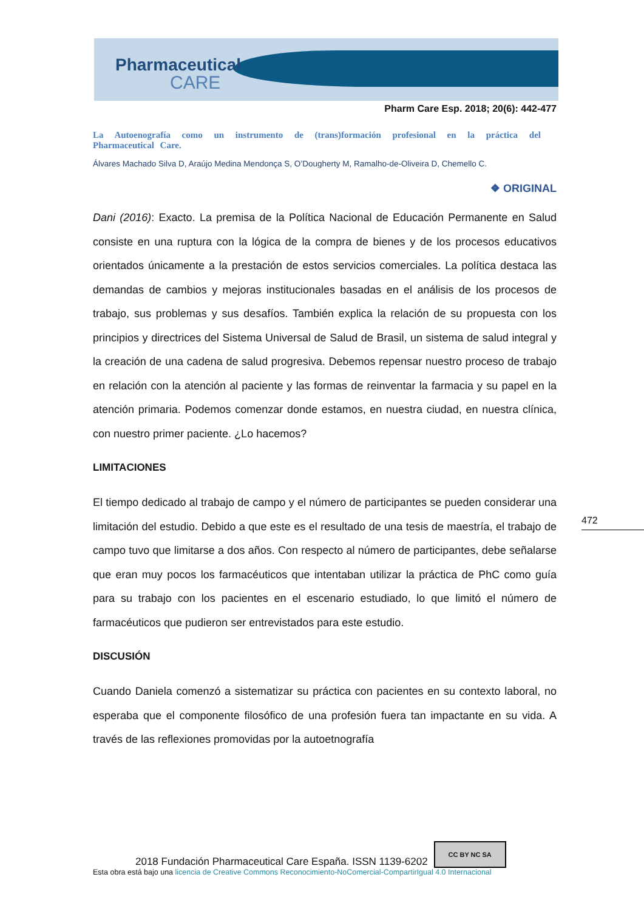Pharmaceutical
CARE
Pharm Care Esp. 2018; 20(6): 442-477
La Autoenografía como un instrumento de (trans)formación profesional en la práctica del Pharmaceutical Care.
Álvares Machado Silva D, Araújo Medina Mendonça S, O’Dougherty M, Ramalho-de-Oliveira D, Chemello C.
❖ ORIGINAL
Dani (2016): Exacto. La premisa de la Política Nacional de Educación Permanente en Salud consiste en una ruptura con la lógica de la compra de bienes y de los procesos educativos orientados únicamente a la prestación de estos servicios comerciales. La política destaca las demandas de cambios y mejoras institucionales basadas en el análisis de los procesos de trabajo, sus problemas y sus desafíos. También explica la relación de su propuesta con los principios y directrices del Sistema Universal de Salud de Brasil, un sistema de salud integral y la creación de una cadena de salud progresiva. Debemos repensar nuestro proceso de trabajo en relación con la atención al paciente y las formas de reinventar la farmacia y su papel en la atención primaria. Podemos comenzar donde estamos, en nuestra ciudad, en nuestra clínica, con nuestro primer paciente. ¿Lo hacemos?
LIMITACIONES
El tiempo dedicado al trabajo de campo y el número de participantes se pueden considerar una limitación del estudio. Debido a que este es el resultado de una tesis de maestría, el trabajo de campo tuvo que limitarse a dos años. Con respecto al número de participantes, debe señalarse que eran muy pocos los farmacéuticos que intentaban utilizar la práctica de PhC como guía para su trabajo con los pacientes en el escenario estudiado, lo que limitó el número de farmacéuticos que pudieron ser entrevistados para este estudio.
DISCUSIÓN
Cuando Daniela comenzó a sistematizar su práctica con pacientes en su contexto laboral, no esperaba que el componente filosófico de una profesión fuera tan impactante en su vida. A través de las reflexiones promovidas por la autoetnografía
472
2018 Fundación Pharmaceutical Care España. ISSN 1139-6202
CC BY NC SA
Esta obra está bajo una licencia de Creative Commons Reconocimiento-NoComercial-CompartirIgual 4.0 Internacional